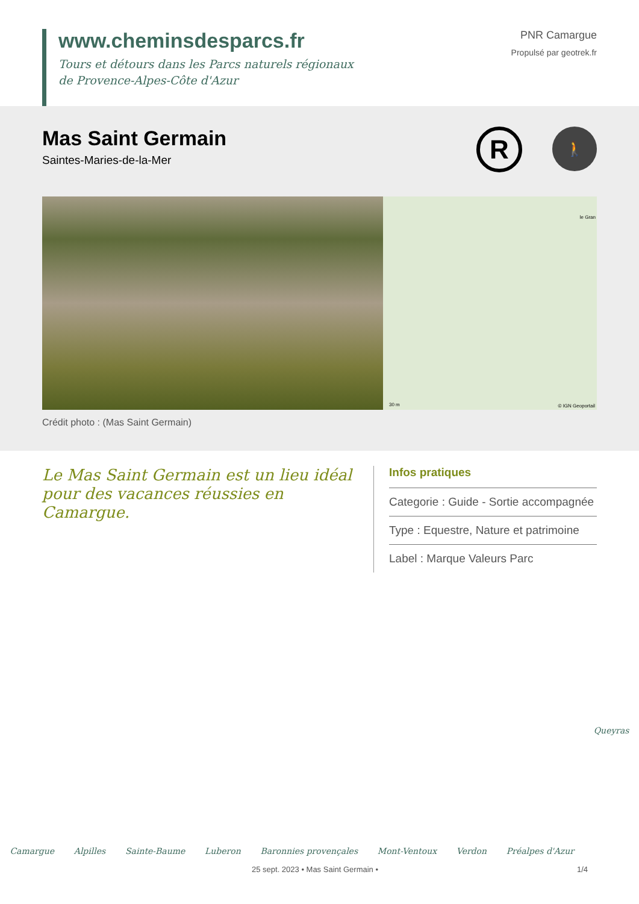www.cheminsdesparcs.fr
Tours et détours dans les Parcs naturels régionaux
de Provence-Alpes-Côte d'Azur
PNR Camargue
Propulsé par geotrek.fr
Mas Saint Germain
Saintes-Maries-de-la-Mer
R
🚶
le Gran
30 m © IGN Geoportail
Crédit photo : (Mas Saint Germain)
Le Mas Saint Germain est un lieu idéal pour des vacances réussies en Camargue.
Infos pratiques
Categorie : Guide - Sortie accompagnée
Type : Equestre, Nature et patrimoine
Label : Marque Valeurs Parc
Camargue Alpilles Sainte-Baume Luberon Baronnies provençales Mont-Ventoux Verdon Préalpes d'Azur Queyras
25 sept. 2023 • Mas Saint Germain • 1/4